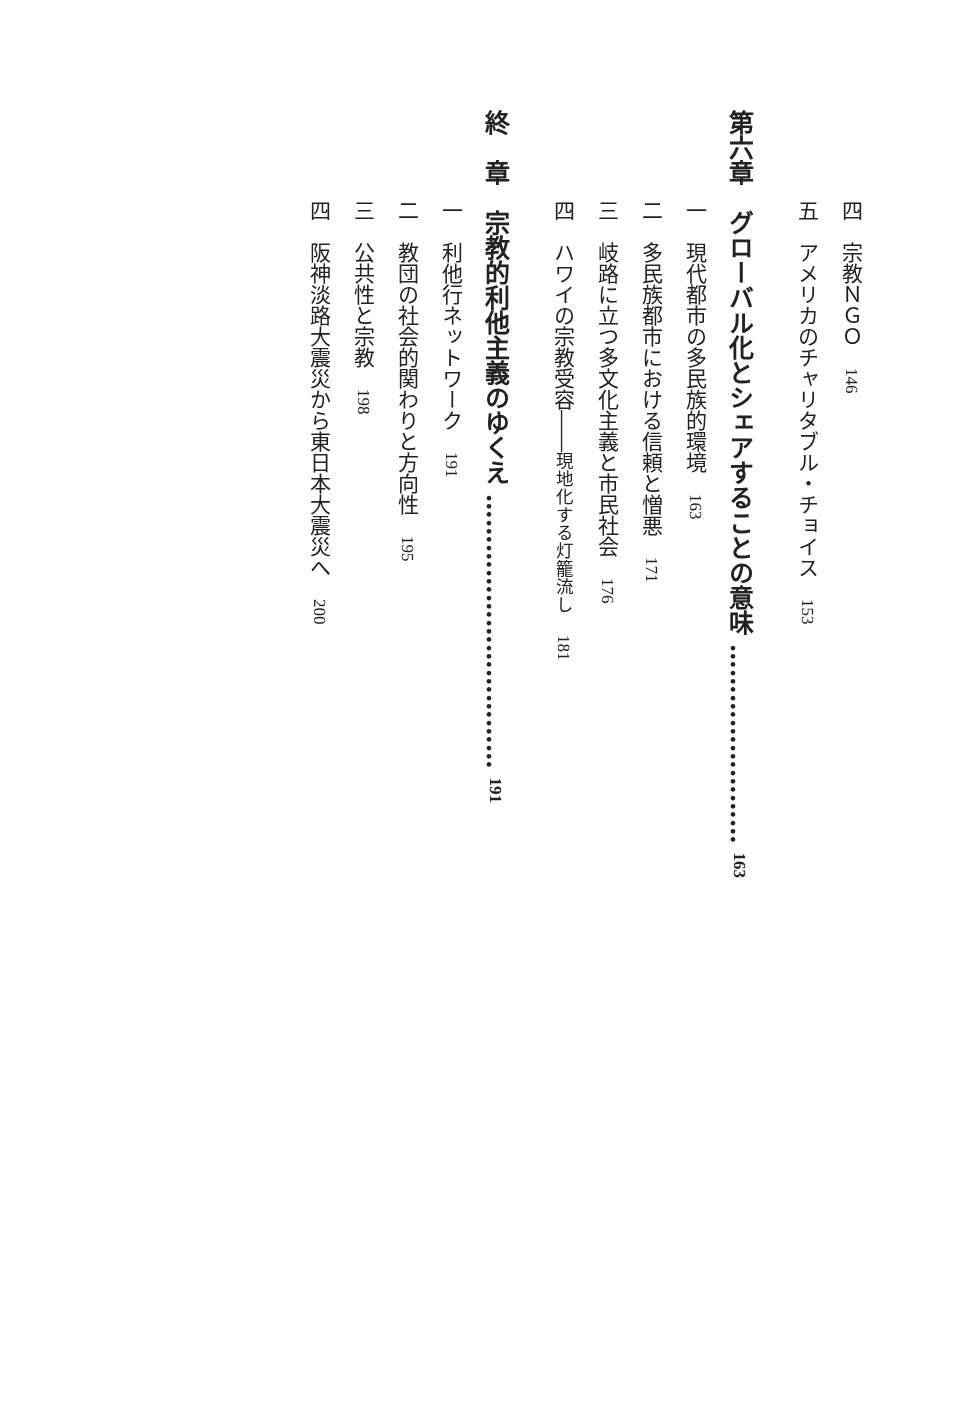四　宗教ＮＧＯ　146
五　アメリカのチャリタブル・チョイス　153
第六章　グローバル化とシェアすることの意味 …………………… 163
一　現代都市の多民族的環境　163
二　多民族都市における信頼と憎悪　171
三　岐路に立つ多文化主義と市民社会　176
四　ハワイの宗教受容――現地化する灯籠流し　181
終　章　宗教的利他主義のゆくえ …………………………… 191
一　利他行ネットワーク　191
二　教団の社会的関わりと方向性　195
三　公共性と宗教　198
四　阪神淡路大震災から東日本大震災へ　200